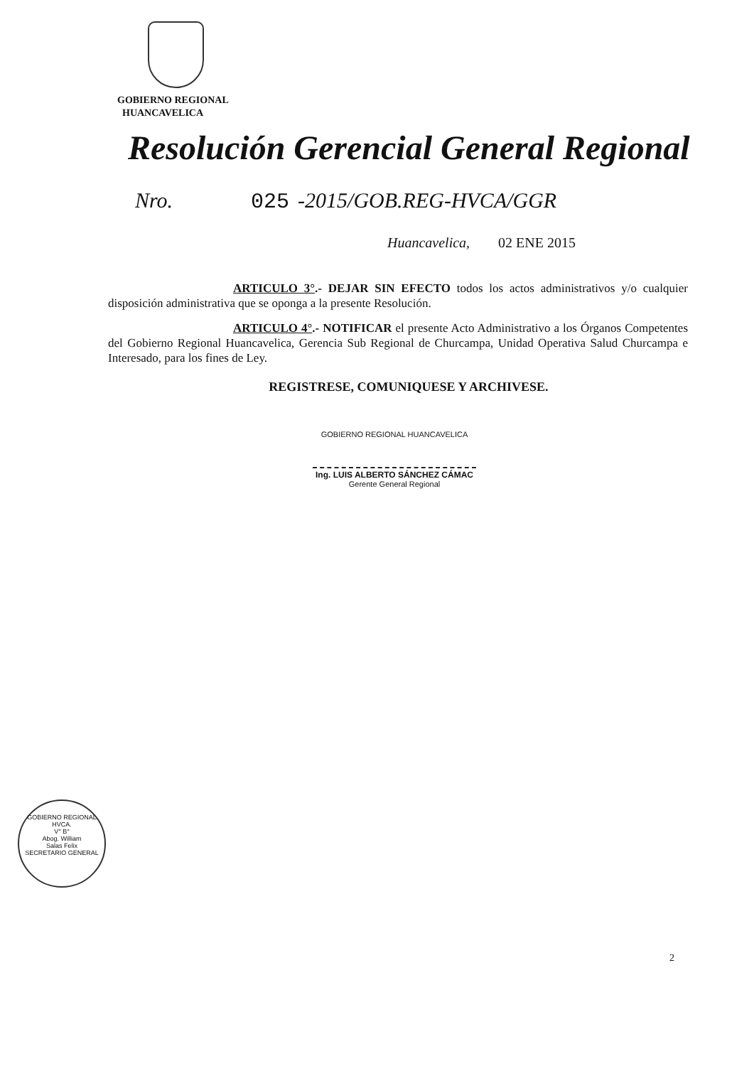GOBIERNO REGIONAL
HUANCAVELICA
Resolución Gerencial General Regional
Nro. 025 -2015/GOB.REG-HVCA/GGR
Huancavelica, 02 ENE 2015
ARTICULO 3°.- DEJAR SIN EFECTO todos los actos administrativos y/o cualquier disposición administrativa que se oponga a la presente Resolución.
ARTICULO 4°.- NOTIFICAR el presente Acto Administrativo a los Órganos Competentes del Gobierno Regional Huancavelica, Gerencia Sub Regional de Churcampa, Unidad Operativa Salud Churcampa e Interesado, para los fines de Ley.
REGISTRESE, COMUNIQUESE Y ARCHIVESE.
GOBIERNO REGIONAL HUANCAVELICA
Ing. LUIS ALBERTO SÁNCHEZ CÁMAC
Gerente General Regional
GOBIERNO REGIONAL HVCA.
V° B°
Abog. William
Salas Felix
SECRETARIO GENERAL
2